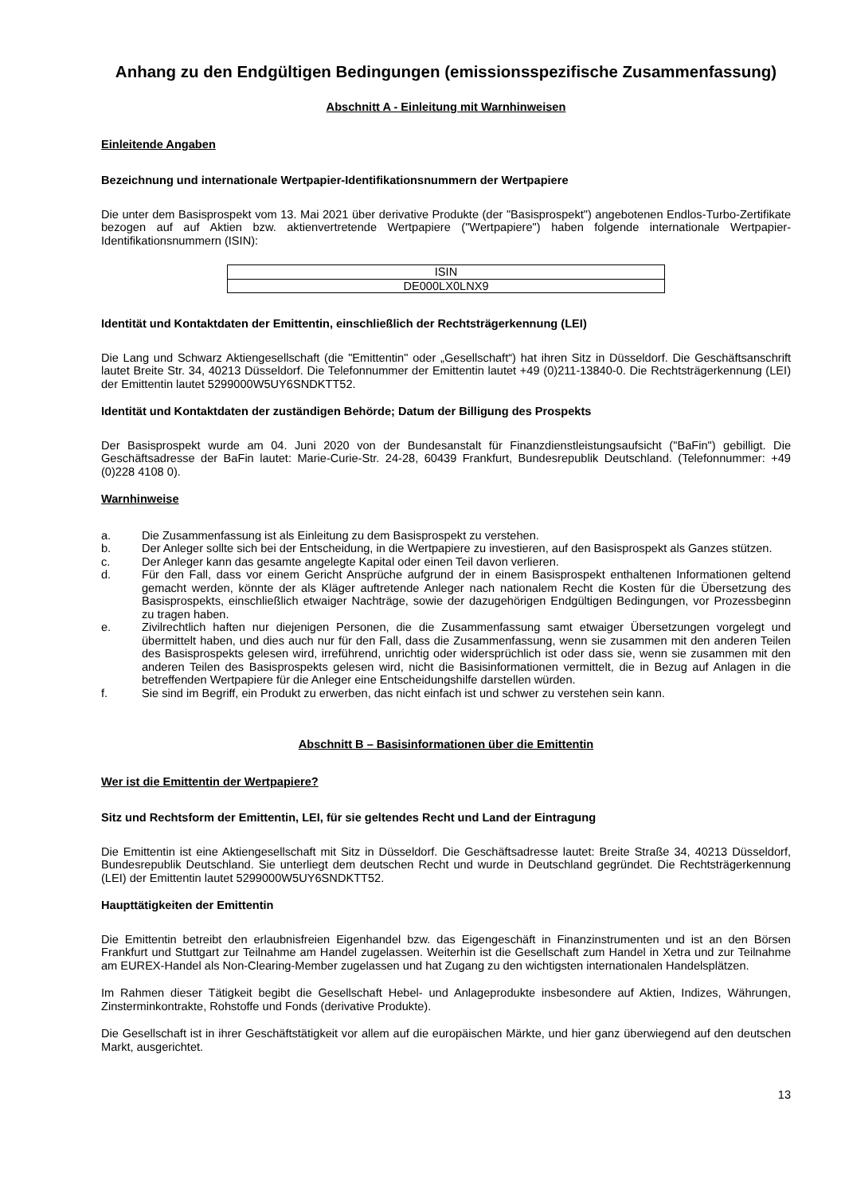Anhang zu den Endgültigen Bedingungen (emissionsspezifische Zusammenfassung)
Abschnitt A - Einleitung mit Warnhinweisen
Einleitende Angaben
Bezeichnung und internationale Wertpapier-Identifikationsnummern der Wertpapiere
Die unter dem Basisprospekt vom 13. Mai 2021 über derivative Produkte (der "Basisprospekt") angebotenen Endlos-Turbo-Zertifikate bezogen auf auf Aktien bzw. aktienvertretende Wertpapiere ("Wertpapiere") haben folgende internationale Wertpapier-Identifikationsnummern (ISIN):
| ISIN |
| DE000LX0LNX9 |
Identität und Kontaktdaten der Emittentin, einschließlich der Rechtsträgerkennung (LEI)
Die Lang und Schwarz Aktiengesellschaft (die "Emittentin" oder „Gesellschaft“) hat ihren Sitz in Düsseldorf. Die Geschäftsanschrift lautet Breite Str. 34, 40213 Düsseldorf. Die Telefonnummer der Emittentin lautet +49 (0)211-13840-0. Die Rechtsträgerkennung (LEI) der Emittentin lautet 5299000W5UY6SNDKTT52.
Identität und Kontaktdaten der zuständigen Behörde; Datum der Billigung des Prospekts
Der Basisprospekt wurde am 04. Juni 2020 von der Bundesanstalt für Finanzdienstleistungsaufsicht ("BaFin") gebilligt. Die Geschäftsadresse der BaFin lautet: Marie-Curie-Str. 24-28, 60439 Frankfurt, Bundesrepublik Deutschland. (Telefonnummer: +49 (0)228 4108 0).
Warnhinweise
a. Die Zusammenfassung ist als Einleitung zu dem Basisprospekt zu verstehen.
b. Der Anleger sollte sich bei der Entscheidung, in die Wertpapiere zu investieren, auf den Basisprospekt als Ganzes stützen.
c. Der Anleger kann das gesamte angelegte Kapital oder einen Teil davon verlieren.
d. Für den Fall, dass vor einem Gericht Ansprüche aufgrund der in einem Basisprospekt enthaltenen Informationen geltend gemacht werden, könnte der als Kläger auftretende Anleger nach nationalem Recht die Kosten für die Übersetzung des Basisprospekts, einschließlich etwaiger Nachträge, sowie der dazugehörigen Endgültigen Bedingungen, vor Prozessbeginn zu tragen haben.
e. Zivilrechtlich haften nur diejenigen Personen, die die Zusammenfassung samt etwaiger Übersetzungen vorgelegt und übermittelt haben, und dies auch nur für den Fall, dass die Zusammenfassung, wenn sie zusammen mit den anderen Teilen des Basisprospekts gelesen wird, irreführend, unrichtig oder widersprüchlich ist oder dass sie, wenn sie zusammen mit den anderen Teilen des Basisprospekts gelesen wird, nicht die Basisinformationen vermittelt, die in Bezug auf Anlagen in die betreffenden Wertpapiere für die Anleger eine Entscheidungshilfe darstellen würden.
f. Sie sind im Begriff, ein Produkt zu erwerben, das nicht einfach ist und schwer zu verstehen sein kann.
Abschnitt B – Basisinformationen über die Emittentin
Wer ist die Emittentin der Wertpapiere?
Sitz und Rechtsform der Emittentin, LEI, für sie geltendes Recht und Land der Eintragung
Die Emittentin ist eine Aktiengesellschaft mit Sitz in Düsseldorf. Die Geschäftsadresse lautet: Breite Straße 34, 40213 Düsseldorf, Bundesrepublik Deutschland. Sie unterliegt dem deutschen Recht und wurde in Deutschland gegründet. Die Rechtsträgerkennung (LEI) der Emittentin lautet 5299000W5UY6SNDKTT52.
Haupttätigkeiten der Emittentin
Die Emittentin betreibt den erlaubnisfreien Eigenhandel bzw. das Eigengeschäft in Finanzinstrumenten und ist an den Börsen Frankfurt und Stuttgart zur Teilnahme am Handel zugelassen. Weiterhin ist die Gesellschaft zum Handel in Xetra und zur Teilnahme am EUREX-Handel als Non-Clearing-Member zugelassen und hat Zugang zu den wichtigsten internationalen Handelsplätzen.
Im Rahmen dieser Tätigkeit begibt die Gesellschaft Hebel- und Anlageprodukte insbesondere auf Aktien, Indizes, Währungen, Zinsterminkontrakte, Rohstoffe und Fonds (derivative Produkte).
Die Gesellschaft ist in ihrer Geschäftstätigkeit vor allem auf die europäischen Märkte, und hier ganz überwiegend auf den deutschen Markt, ausgerichtet.
13